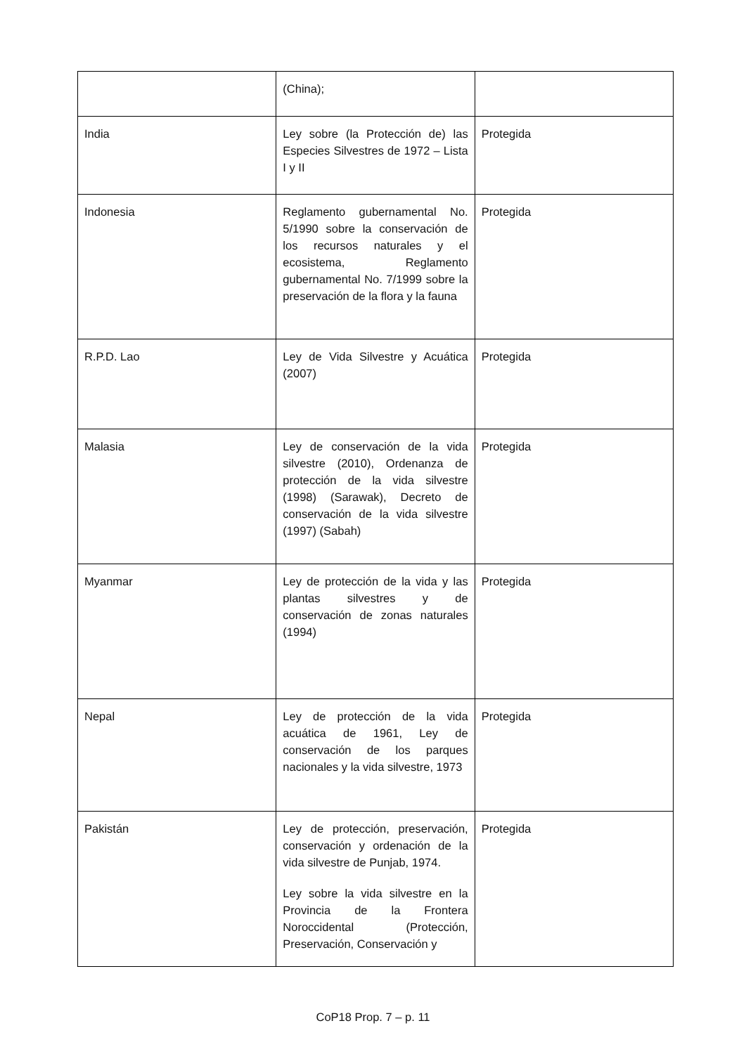| | (China); | |
| India | Ley sobre (la Protección de) las Especies Silvestres de 1972 – Lista I y II | Protegida |
| Indonesia | Reglamento gubernamental No. 5/1990 sobre la conservación de los recursos naturales y el ecosistema, Reglamento gubernamental No. 7/1999 sobre la preservación de la flora y la fauna | Protegida |
| R.P.D. Lao | Ley de Vida Silvestre y Acuática (2007) | Protegida |
| Malasia | Ley de conservación de la vida silvestre (2010), Ordenanza de protección de la vida silvestre (1998) (Sarawak), Decreto de conservación de la vida silvestre (1997) (Sabah) | Protegida |
| Myanmar | Ley de protección de la vida y las plantas silvestres y de conservación de zonas naturales (1994) | Protegida |
| Nepal | Ley de protección de la vida acuática de 1961, Ley de conservación de los parques nacionales y la vida silvestre, 1973 | Protegida |
| Pakistán | Ley de protección, preservación, conservación y ordenación de la vida silvestre de Punjab, 1974. Ley sobre la vida silvestre en la Provincia de la Frontera Noroccidental (Protección, Preservación, Conservación y | Protegida |
CoP18 Prop. 7 – p. 11